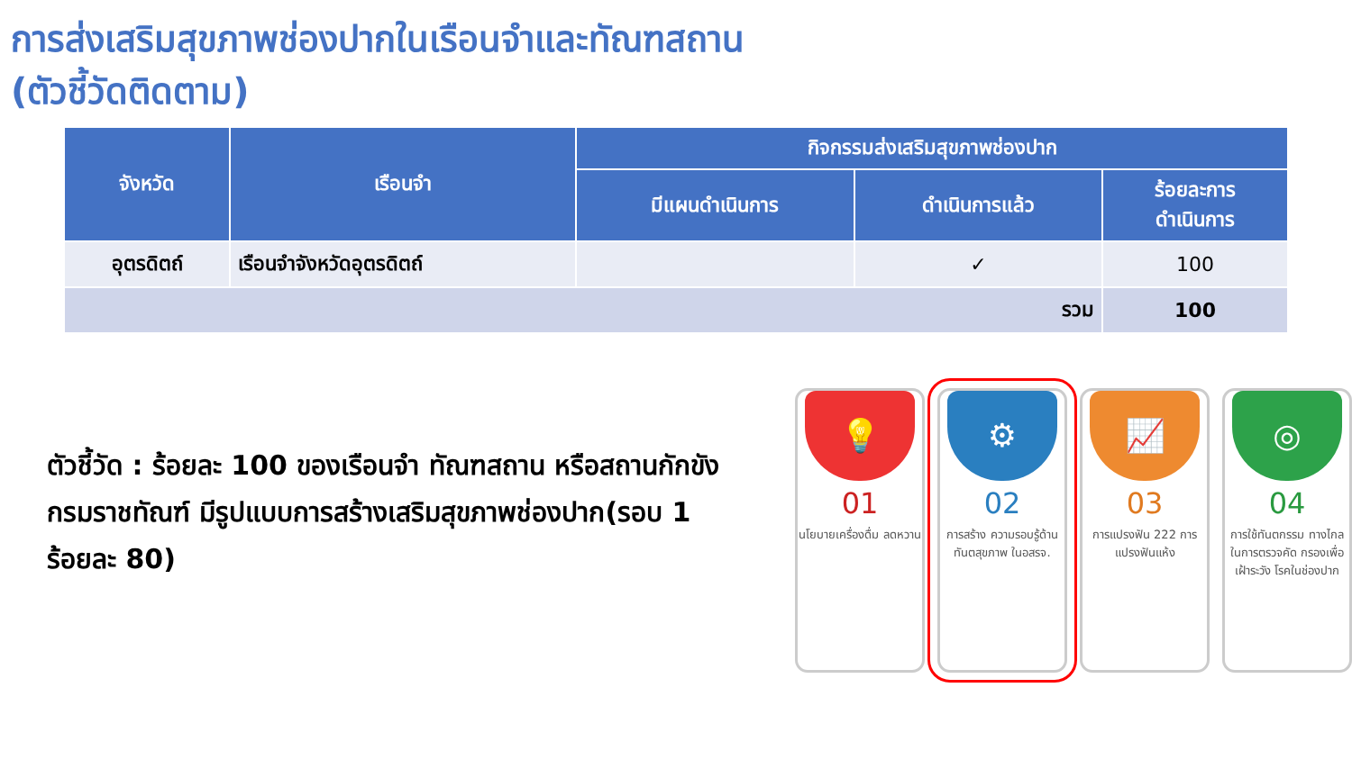การส่งเสริมสุขภาพช่องปากในเรือนจำและทัณฑสถาน
(ตัวชี้วัดติดตาม)
| จังหวัด | เรือนจำ | กิจกรรมส่งเสริมสุขภาพช่องปาก | | |
| --- | --- | --- | --- | --- |
| | | มีแผนดำเนินการ | ดำเนินการแล้ว | ร้อยละการ ดำเนินการ |
| อุตรดิตถ์ | เรือนจำจังหวัดอุตรดิตถ์ | | ✓ | 100 |
| รวม | | | | 100 |
ตัวชี้วัด : ร้อยละ 100 ของเรือนจำ ทัณฑสถาน หรือสถานกักขังกรมราชทัณฑ์ มีรูปแบบการสร้างเสริมสุขภาพช่องปาก(รอบ 1 ร้อยละ 80)
💡
01
นโยบายเครื่องดื่ม ลดหวาน
⚙
02
การสร้าง ความรอบรู้ด้าน ทันตสุขภาพ ในอสรจ.
📈
03
การแปรงฟัน 222 การแปรงฟันแห้ง
◎
04
การใช้ทันตกรรม ทางไกล ในการตรวจคัด กรองเพื่อเฝ้าระวัง โรคในช่องปาก